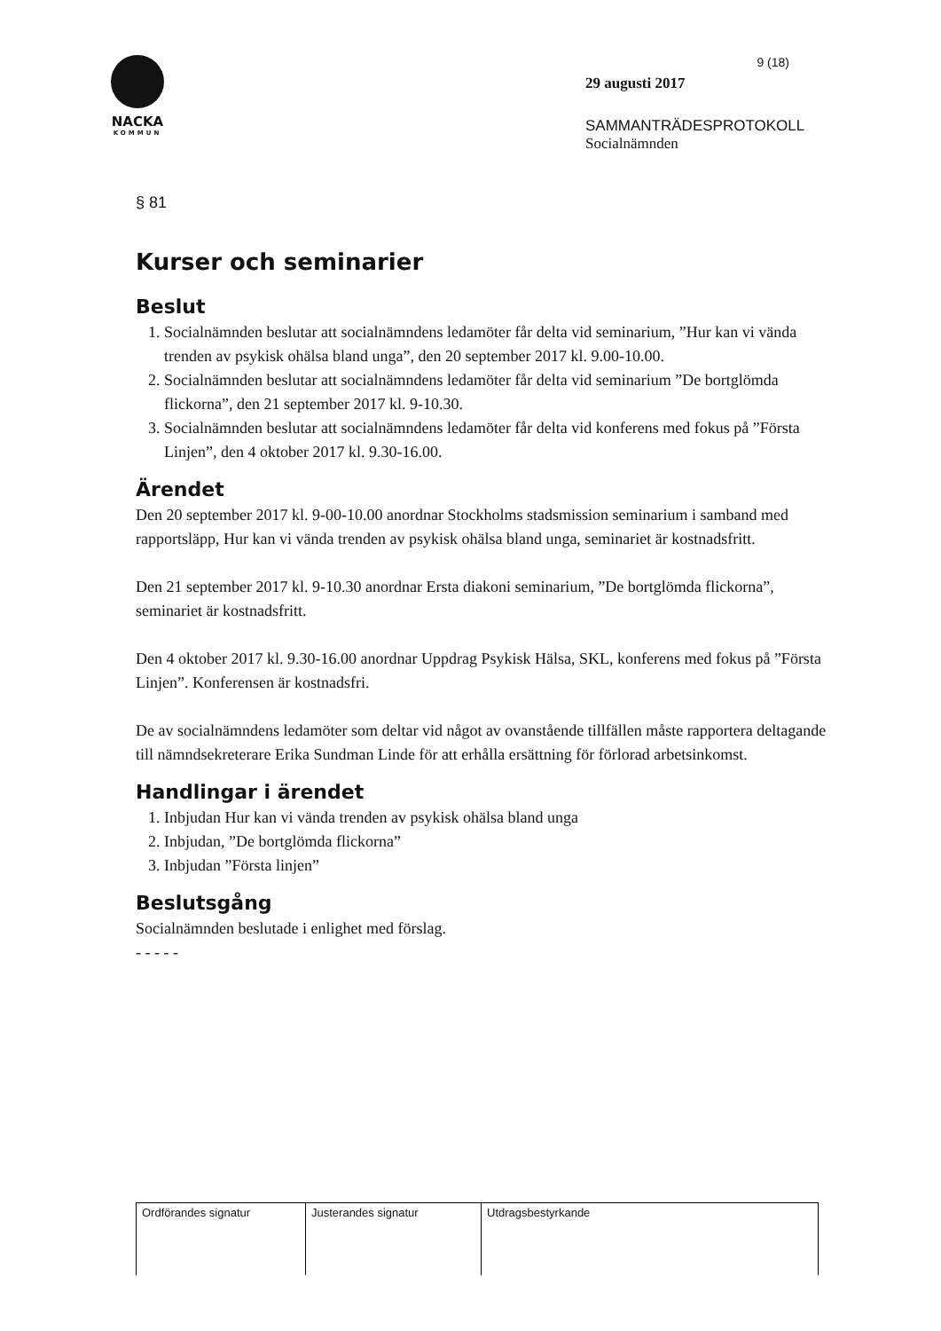NACKA
KOMMUN
9 (18)
29 augusti 2017
SAMMANTRÄDESPROTOKOLL
Socialnämnden
§ 81
Kurser och seminarier
Beslut
1. Socialnämnden beslutar att socialnämndens ledamöter får delta vid seminarium, ”Hur kan vi vända trenden av psykisk ohälsa bland unga”, den 20 september 2017 kl. 9.00-10.00.
2. Socialnämnden beslutar att socialnämndens ledamöter får delta vid seminarium ”De bortglömda flickorna”, den 21 september 2017 kl. 9-10.30.
3. Socialnämnden beslutar att socialnämndens ledamöter får delta vid konferens med fokus på ”Första Linjen”, den 4 oktober 2017 kl. 9.30-16.00.
Ärendet
Den 20 september 2017 kl. 9-00-10.00 anordnar Stockholms stadsmission seminarium i samband med rapportsläpp, Hur kan vi vända trenden av psykisk ohälsa bland unga, seminariet är kostnadsfritt.
Den 21 september 2017 kl. 9-10.30 anordnar Ersta diakoni seminarium, ”De bortglömda flickorna”, seminariet är kostnadsfritt.
Den 4 oktober 2017 kl. 9.30-16.00 anordnar Uppdrag Psykisk Hälsa, SKL, konferens med fokus på ”Första Linjen”. Konferensen är kostnadsfri.
De av socialnämndens ledamöter som deltar vid något av ovanstående tillfällen måste rapportera deltagande till nämndsekreterare Erika Sundman Linde för att erhålla ersättning för förlorad arbetsinkomst.
Handlingar i ärendet
1. Inbjudan Hur kan vi vända trenden av psykisk ohälsa bland unga
2. Inbjudan, ”De bortglömda flickorna”
3. Inbjudan ”Första linjen”
Beslutsgång
Socialnämnden beslutade i enlighet med förslag.
- - - - -
| Ordförandes signatur | Justerandes signatur | Utdragsbestyrkande |